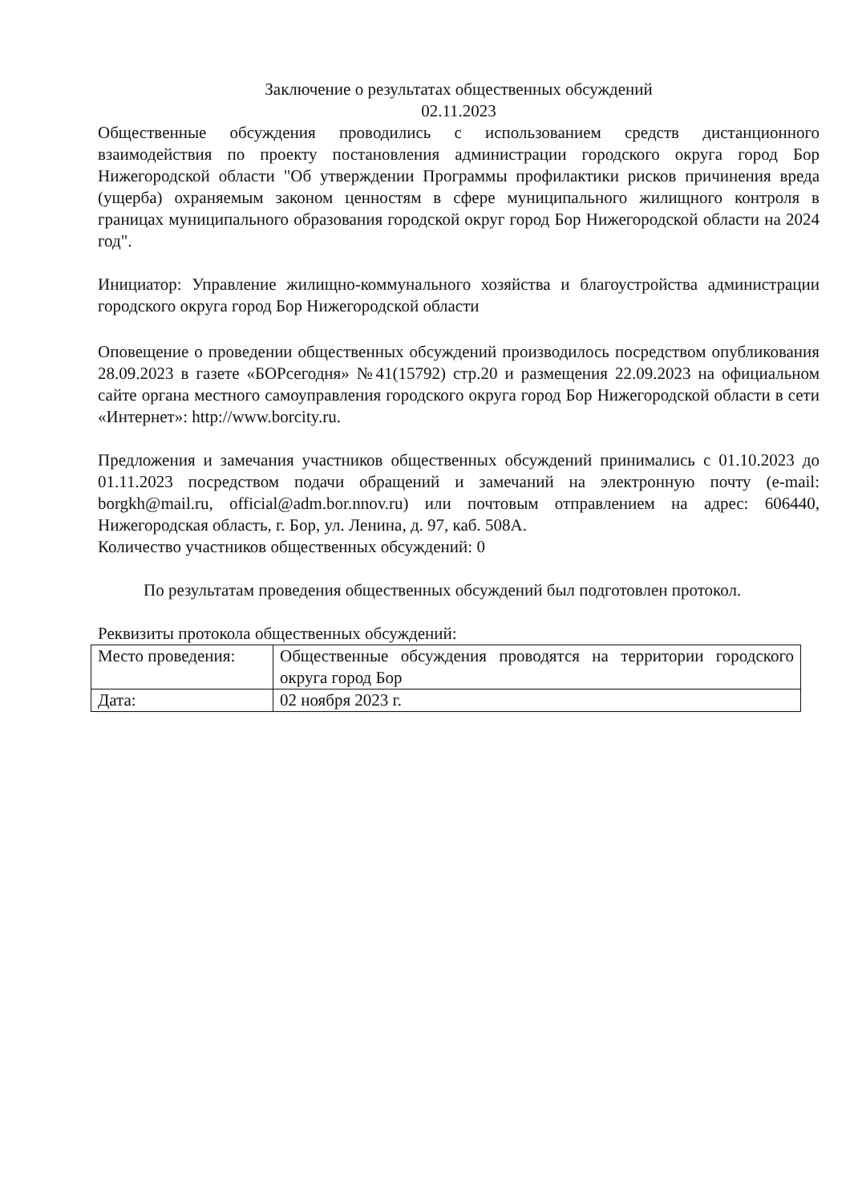Заключение о результатах общественных обсуждений
02.11.2023
Общественные обсуждения проводились с использованием средств дистанционного взаимодействия по проекту постановления администрации городского округа город Бор Нижегородской области "Об утверждении Программы профилактики рисков причинения вреда (ущерба) охраняемым законом ценностям в сфере муниципального жилищного контроля в границах муниципального образования городской округ город Бор Нижегородской области на 2024 год".
Инициатор: Управление жилищно-коммунального хозяйства и благоустройства администрации городского округа город Бор Нижегородской области
Оповещение о проведении общественных обсуждений производилось посредством опубликования 28.09.2023 в газете «БОРсегодня» №41(15792) стр.20 и размещения 22.09.2023 на официальном сайте органа местного самоуправления городского округа город Бор Нижегородской области в сети «Интернет»: http://www.borcity.ru.
Предложения и замечания участников общественных обсуждений принимались с 01.10.2023 до 01.11.2023 посредством подачи обращений и замечаний на электронную почту (e-mail: borgkh@mail.ru, official@adm.bor.nnov.ru) или почтовым отправлением на адрес: 606440, Нижегородская область, г. Бор, ул. Ленина, д. 97, каб. 508А.
Количество участников общественных обсуждений: 0
По результатам проведения общественных обсуждений был подготовлен протокол.
Реквизиты протокола общественных обсуждений:
| Место проведения: | Общественные обсуждения проводятся на территории городского округа город Бор |
| Дата: | 02 ноября 2023 г. |